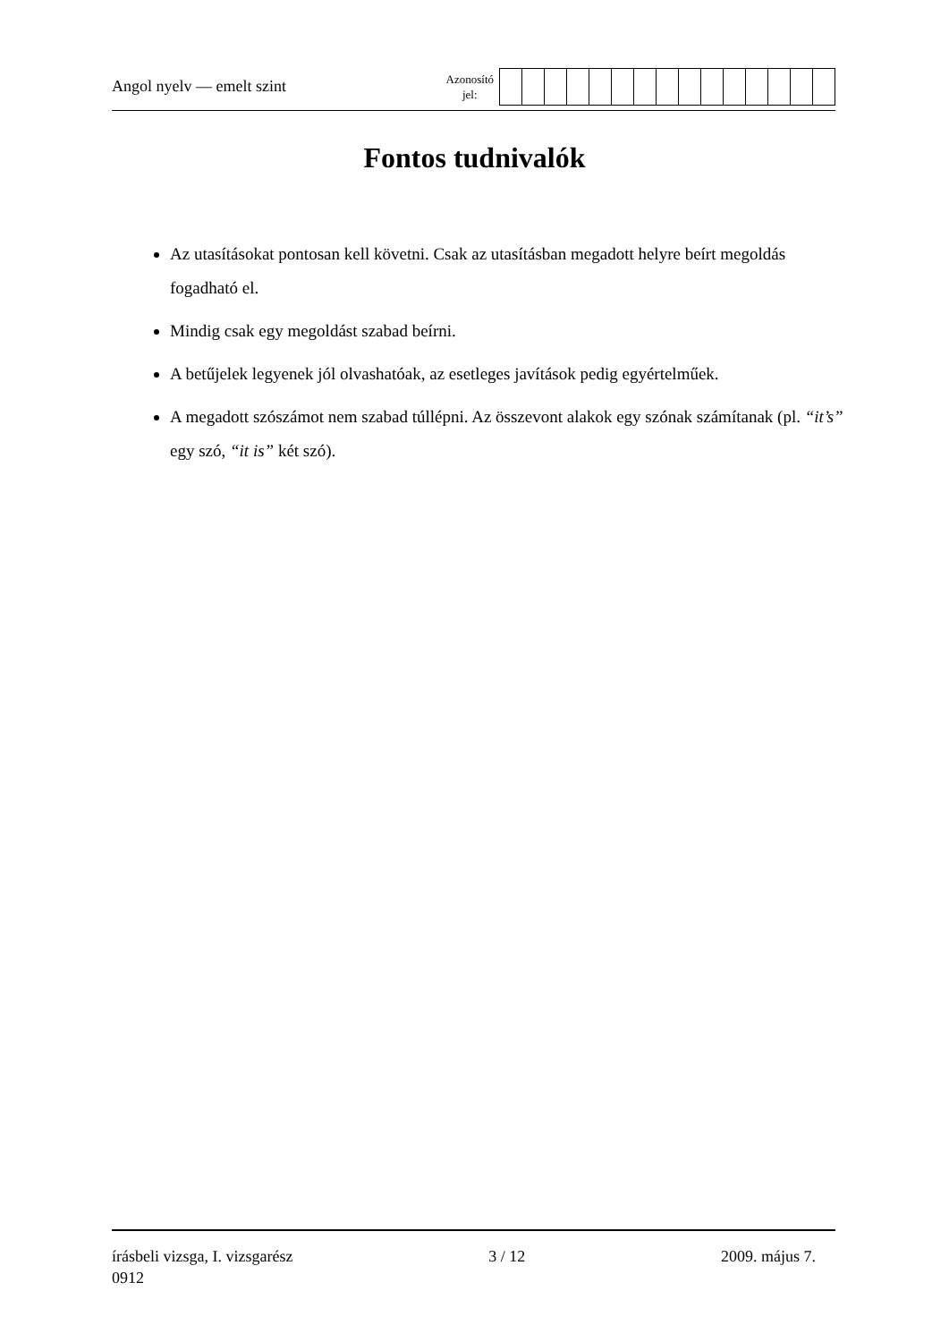Angol nyelv — emelt szint
Azonosító
jel:
Fontos tudnivalók
Az utasításokat pontosan kell követni. Csak az utasításban megadott helyre beírt megoldás fogadható el.
Mindig csak egy megoldást szabad beírni.
A betűjelek legyenek jól olvashatóak, az esetleges javítások pedig egyértelműek.
A megadott szószámot nem szabad túllépni. Az összevont alakok egy szónak számítanak (pl. “it’s” egy szó, “it is” két szó).
írásbeli vizsga, I. vizsgarész 3 / 12 2009. május 7.
0912